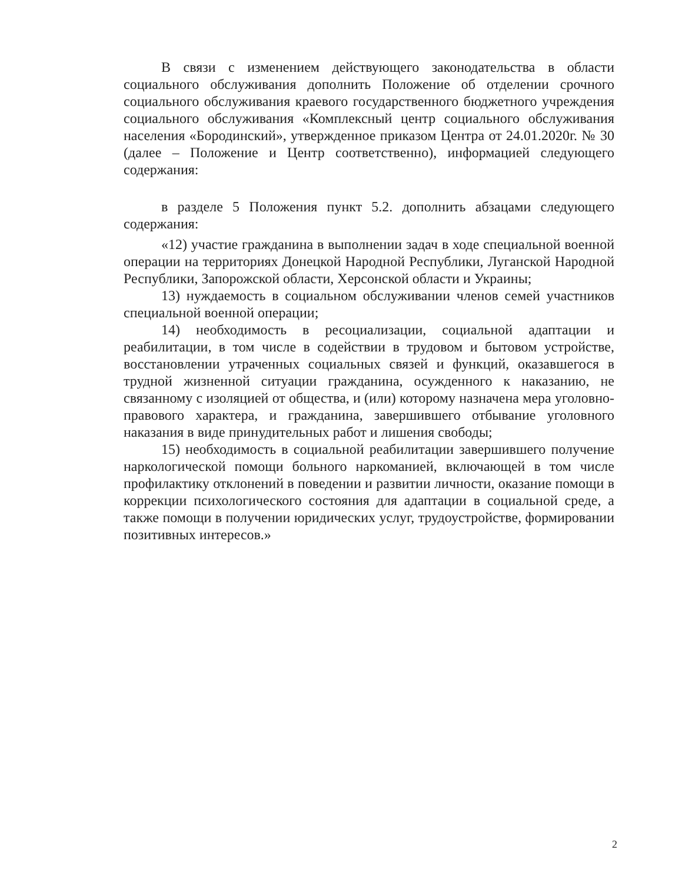В связи с изменением действующего законодательства в области социального обслуживания дополнить Положение об отделении срочного социального обслуживания краевого государственного бюджетного учреждения социального обслуживания «Комплексный центр социального обслуживания населения «Бородинский», утвержденное приказом Центра от 24.01.2020г. № 30 (далее – Положение и Центр соответственно), информацией следующего содержания:
в разделе 5 Положения пункт 5.2. дополнить абзацами следующего содержания:
«12) участие гражданина в выполнении задач в ходе специальной военной операции на территориях Донецкой Народной Республики, Луганской Народной Республики, Запорожской области, Херсонской области и Украины;
13) нуждаемость в социальном обслуживании членов семей участников специальной военной операции;
14) необходимость в ресоциализации, социальной адаптации и реабилитации, в том числе в содействии в трудовом и бытовом устройстве, восстановлении утраченных социальных связей и функций, оказавшегося в трудной жизненной ситуации гражданина, осужденного к наказанию, не связанному с изоляцией от общества, и (или) которому назначена мера уголовно-правового характера, и гражданина, завершившего отбывание уголовного наказания в виде принудительных работ и лишения свободы;
15) необходимость в социальной реабилитации завершившего получение наркологической помощи больного наркоманией, включающей в том числе профилактику отклонений в поведении и развитии личности, оказание помощи в коррекции психологического состояния для адаптации в социальной среде, а также помощи в получении юридических услуг, трудоустройстве, формировании позитивных интересов.»
2